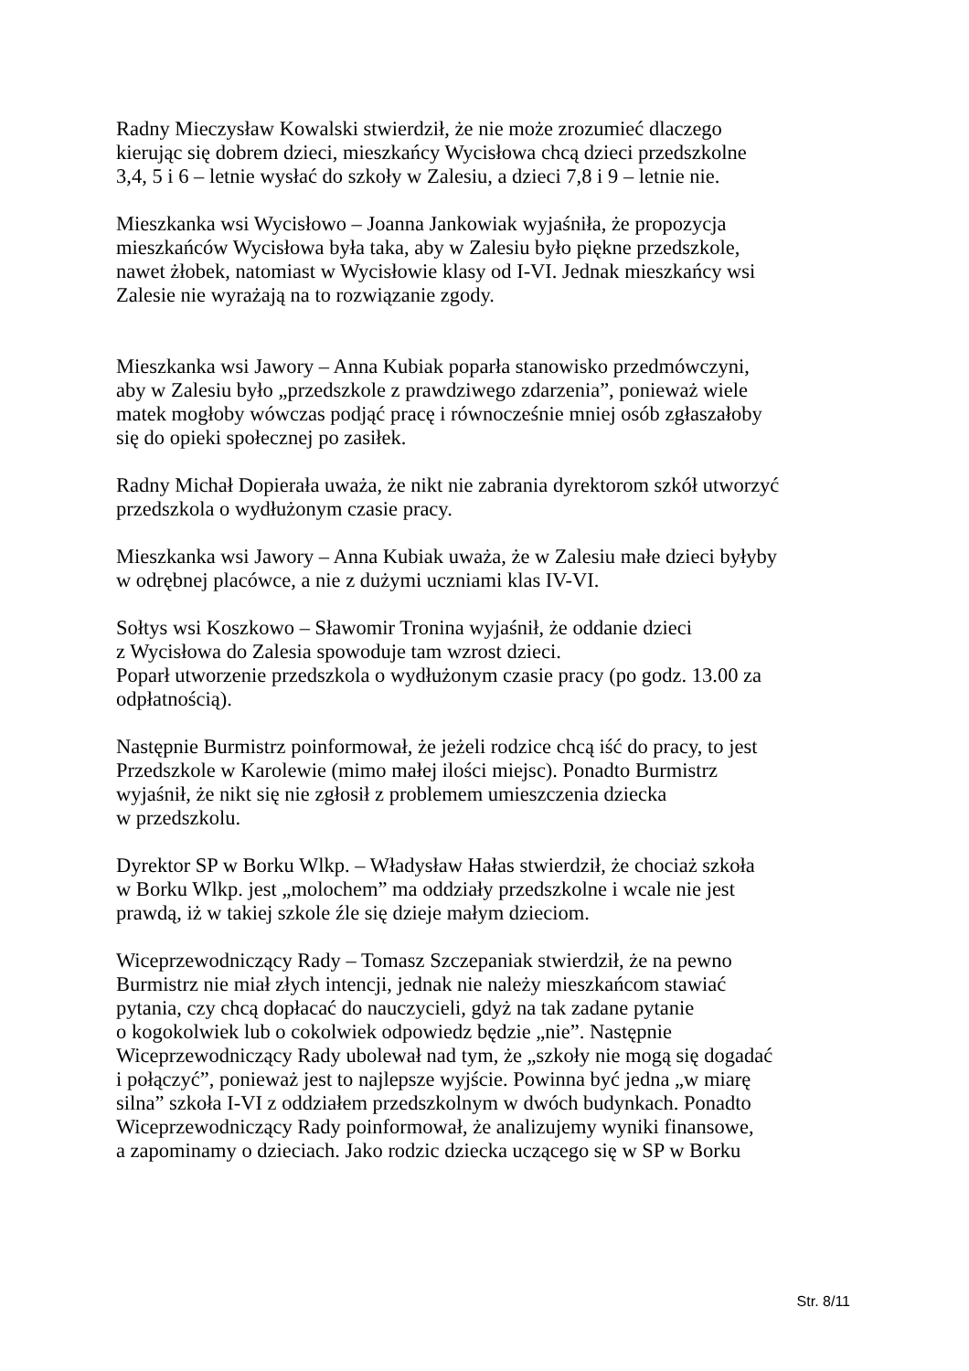Radny Mieczysław Kowalski stwierdził, że nie może zrozumieć dlaczego
kierując się dobrem dzieci, mieszkańcy Wycisłowa chcą dzieci przedszkolne
3,4, 5 i 6 – letnie wysłać do szkoły w Zalesiu, a dzieci 7,8 i 9 – letnie nie.
Mieszkanka wsi Wycisłowo – Joanna Jankowiak wyjaśniła, że propozycja
mieszkańców Wycisłowa była taka, aby w Zalesiu było piękne przedszkole,
nawet żłobek, natomiast w Wycisłowie klasy od I-VI. Jednak mieszkańcy wsi
Zalesie nie wyrażają na to rozwiązanie zgody.
Mieszkanka wsi Jawory – Anna Kubiak poparła stanowisko przedmówczyni,
aby w Zalesiu było „przedszkole z prawdziwego zdarzenia”, ponieważ wiele
matek mogłoby wówczas podjąć pracę i równocześnie mniej osób zgłaszałoby
się do opieki społecznej po zasiłek.
Radny Michał Dopierała uważa, że nikt nie zabrania dyrektorom szkół utworzyć
przedszkola o wydłużonym czasie pracy.
Mieszkanka wsi Jawory – Anna Kubiak uważa, że w Zalesiu małe dzieci byłyby
w odrębnej placówce, a nie z dużymi uczniami klas IV-VI.
Sołtys wsi Koszkowo – Sławomir Tronina wyjaśnił, że oddanie dzieci
z Wycisłowa do Zalesia spowoduje tam wzrost dzieci.
Poparł utworzenie przedszkola o wydłużonym czasie pracy (po godz. 13.00 za
odpłatnością).
Następnie Burmistrz poinformował, że jeżeli rodzice chcą iść do pracy, to jest
Przedszkole w Karolewie (mimo małej ilości miejsc). Ponadto Burmistrz
wyjaśnił, że nikt się nie zgłosił z problemem umieszczenia dziecka
w przedszkolu.
Dyrektor SP w Borku Wlkp. – Władysław Hałas stwierdził, że chociaż szkoła
w Borku Wlkp. jest „molochem” ma oddziały przedszkolne i wcale nie jest
prawdą, iż w takiej szkole źle się dzieje małym dzieciom.
Wiceprzewodniczący Rady – Tomasz Szczepaniak stwierdził, że na pewno
Burmistrz nie miał złych intencji, jednak nie należy mieszkańcom stawiać
pytania, czy chcą dopłacać do nauczycieli, gdyż na tak zadane pytanie
o kogokolwiek lub o cokolwiek odpowiedz będzie „nie”. Następnie
Wiceprzewodniczący Rady ubolewał nad tym, że „szkoły nie mogą się dogadać
i połączyć”, ponieważ jest to najlepsze wyjście. Powinna być jedna „w miarę
silna” szkoła I-VI z oddziałem przedszkolnym w dwóch budynkach. Ponadto
Wiceprzewodniczący Rady poinformował, że analizujemy wyniki finansowe,
a zapominamy o dzieciach. Jako rodzic dziecka uczącego się w SP w Borku
Str. 8/11